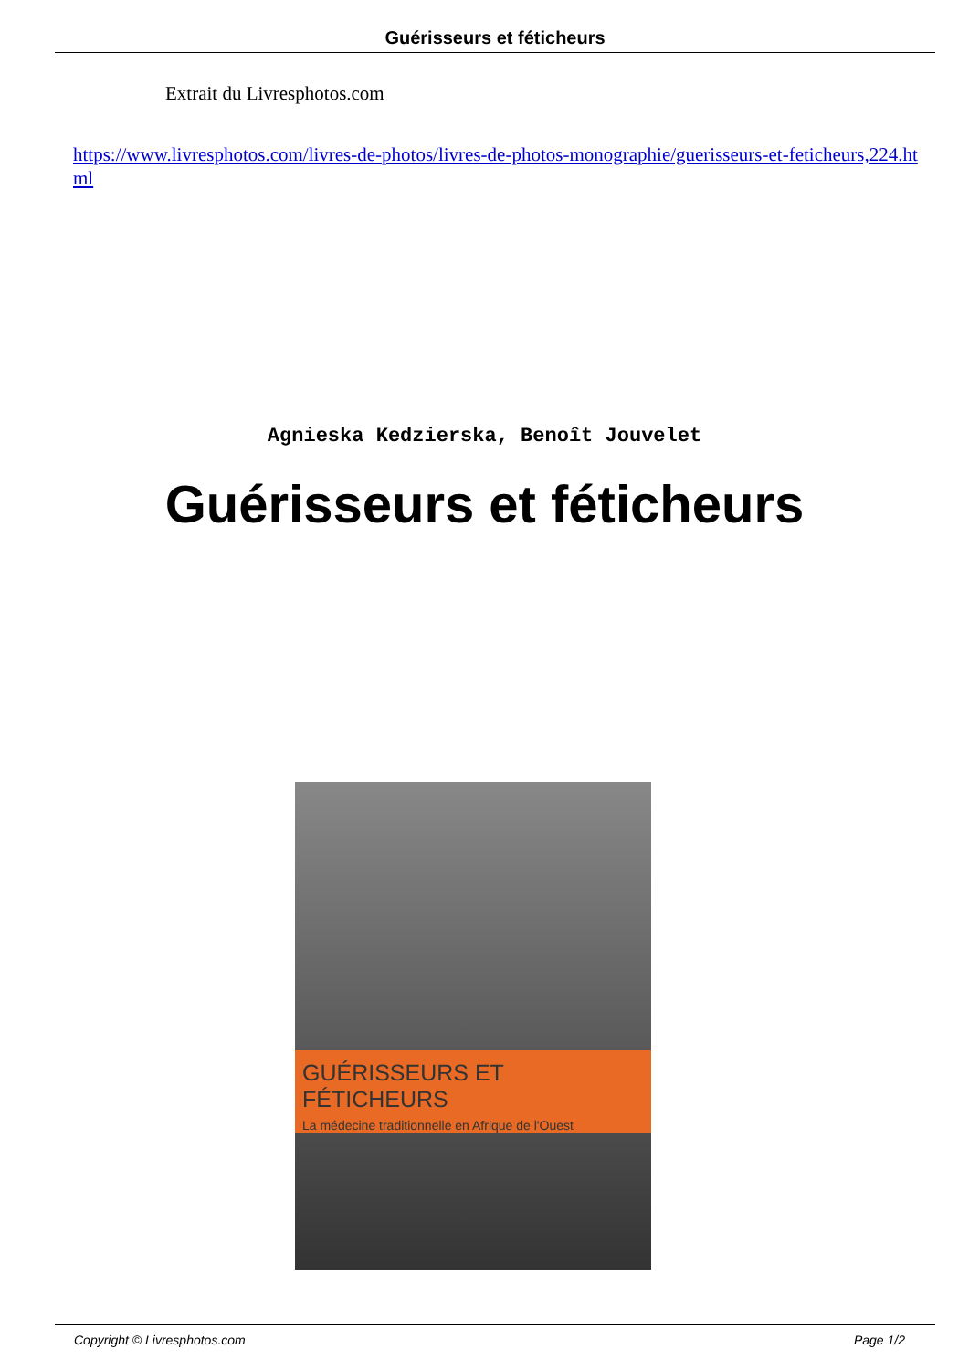Guérisseurs et féticheurs
Extrait du Livresphotos.com
https://www.livresphotos.com/livres-de-photos/livres-de-photos-monographie/guerisseurs-et-feticheurs,224.html
Agnieska Kedzierska, Benoît Jouvelet
Guérisseurs et féticheurs
GUÉRISSEURS ET FÉTICHEURS
La médecine traditionnelle en Afrique de l'Ouest
Copyright © Livresphotos.com Page 1/2